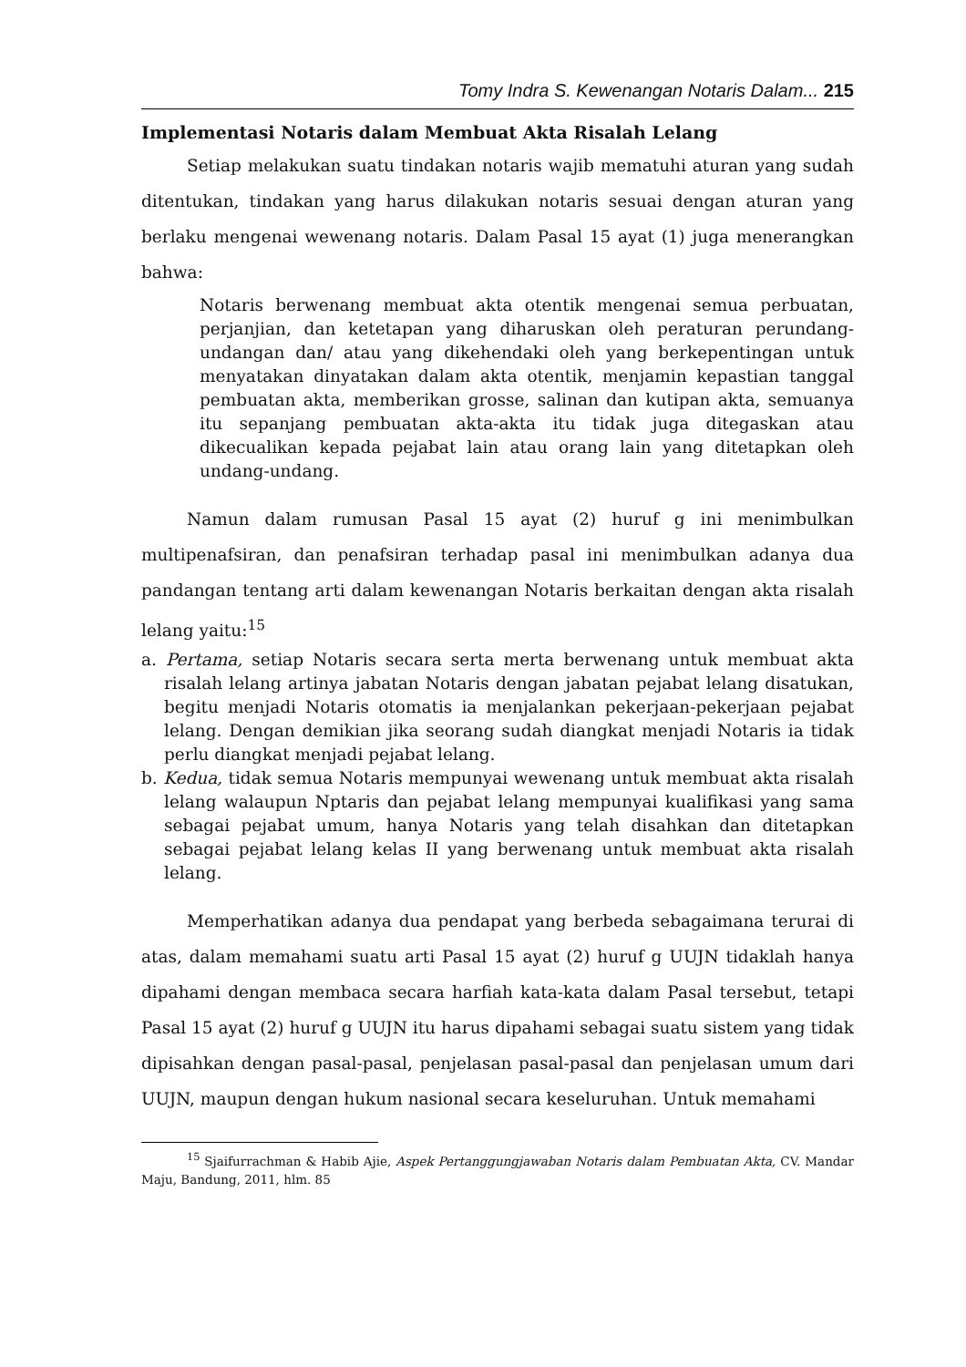Tomy Indra S. Kewenangan Notaris Dalam... 215
Implementasi Notaris dalam Membuat Akta Risalah Lelang
Setiap melakukan suatu tindakan notaris wajib mematuhi aturan yang sudah ditentukan, tindakan yang harus dilakukan notaris sesuai dengan aturan yang berlaku mengenai wewenang notaris. Dalam Pasal 15 ayat (1) juga menerangkan bahwa:
Notaris berwenang membuat akta otentik mengenai semua perbuatan, perjanjian, dan ketetapan yang diharuskan oleh peraturan perundang-undangan dan/ atau yang dikehendaki oleh yang berkepentingan untuk menyatakan dinyatakan dalam akta otentik, menjamin kepastian tanggal pembuatan akta, memberikan grosse, salinan dan kutipan akta, semuanya itu sepanjang pembuatan akta-akta itu tidak juga ditegaskan atau dikecualikan kepada pejabat lain atau orang lain yang ditetapkan oleh undang-undang.
Namun dalam rumusan Pasal 15 ayat (2) huruf g ini menimbulkan multipenafsiran, dan penafsiran terhadap pasal ini menimbulkan adanya dua pandangan tentang arti dalam kewenangan Notaris berkaitan dengan akta risalah lelang yaitu:<sup>15</sup>
a. Pertama, setiap Notaris secara serta merta berwenang untuk membuat akta risalah lelang artinya jabatan Notaris dengan jabatan pejabat lelang disatukan, begitu menjadi Notaris otomatis ia menjalankan pekerjaan-pekerjaan pejabat lelang. Dengan demikian jika seorang sudah diangkat menjadi Notaris ia tidak perlu diangkat menjadi pejabat lelang.
b. Kedua, tidak semua Notaris mempunyai wewenang untuk membuat akta risalah lelang walaupun Nptaris dan pejabat lelang mempunyai kualifikasi yang sama sebagai pejabat umum, hanya Notaris yang telah disahkan dan ditetapkan sebagai pejabat lelang kelas II yang berwenang untuk membuat akta risalah lelang.
Memperhatikan adanya dua pendapat yang berbeda sebagaimana terurai di atas, dalam memahami suatu arti Pasal 15 ayat (2) huruf g UUJN tidaklah hanya dipahami dengan membaca secara harfiah kata-kata dalam Pasal tersebut, tetapi Pasal 15 ayat (2) huruf g UUJN itu harus dipahami sebagai suatu sistem yang tidak dipisahkan dengan pasal-pasal, penjelasan pasal-pasal dan penjelasan umum dari UUJN, maupun dengan hukum nasional secara keseluruhan. Untuk memahami
<sup>15</sup> Sjaifurrachman & Habib Ajie, Aspek Pertanggungjawaban Notaris dalam Pembuatan Akta, CV. Mandar Maju, Bandung, 2011, hlm. 85